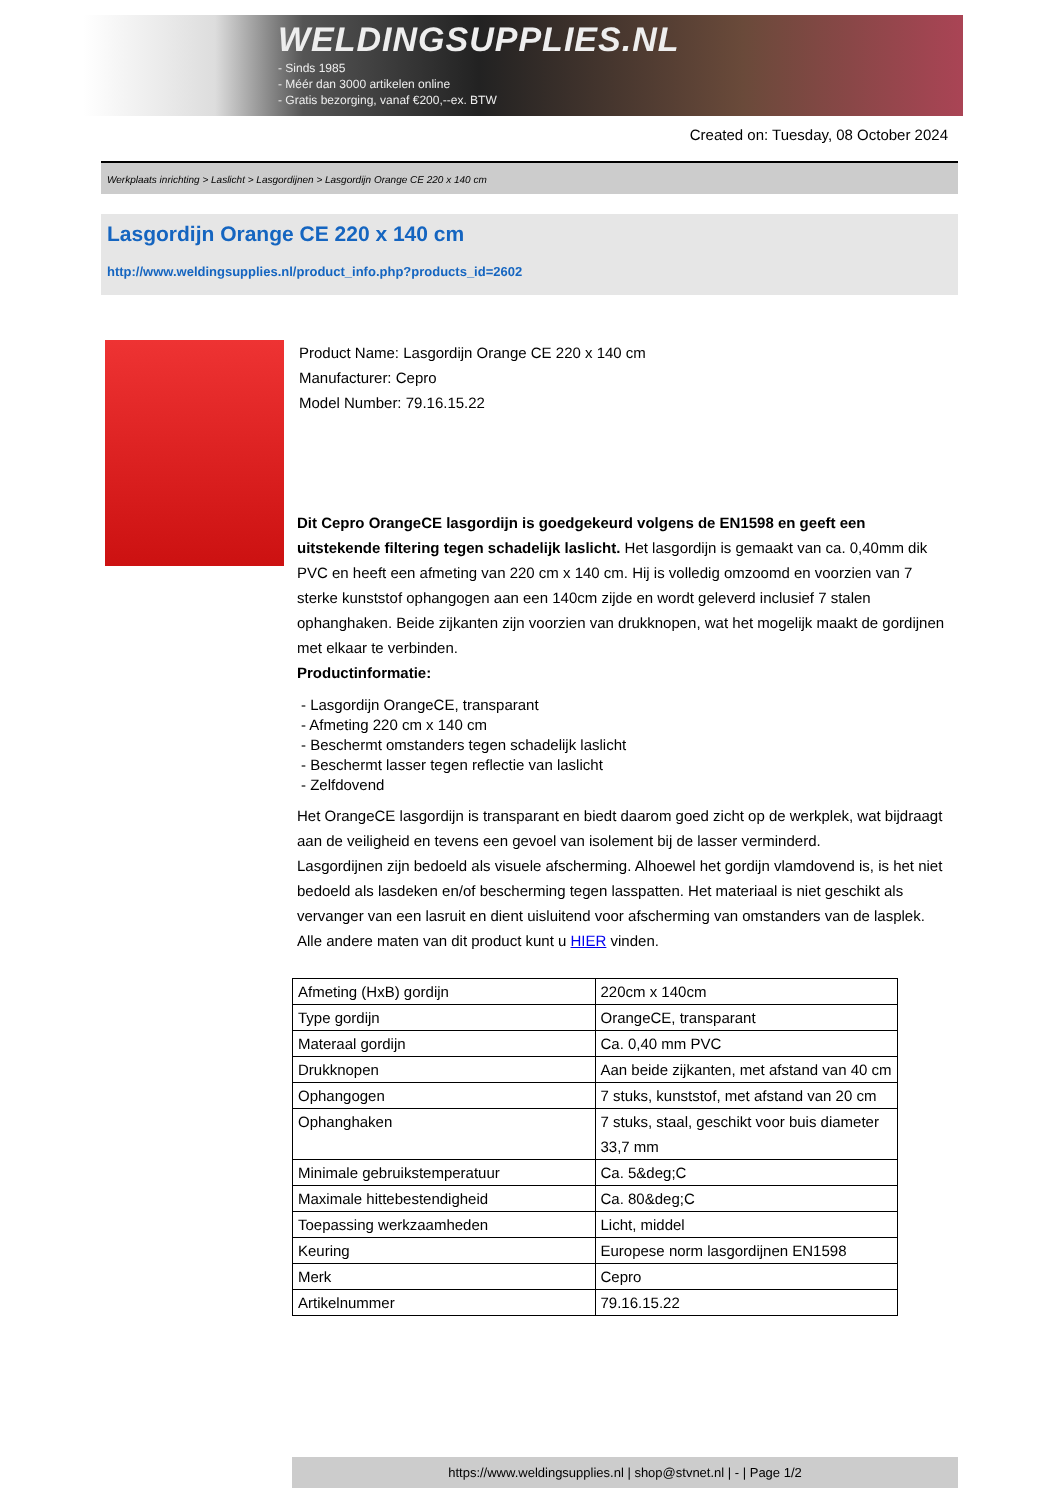WELDINGSUPPLIES.NL
- Sinds 1985
- Méér dan 3000 artikelen online
- Gratis bezorging, vanaf €200,--ex. BTW
Created on: Tuesday, 08 October 2024
Werkplaats inrichting > Laslicht > Lasgordijnen > Lasgordijn Orange CE 220 x 140 cm
Lasgordijn Orange CE 220 x 140 cm
http://www.weldingsupplies.nl/product_info.php?products_id=2602
Product Name: Lasgordijn Orange CE 220 x 140 cm
Manufacturer: Cepro
Model Number: 79.16.15.22
Dit Cepro OrangeCE lasgordijn is goedgekeurd volgens de EN1598 en geeft een uitstekende filtering tegen schadelijk laslicht. Het lasgordijn is gemaakt van ca. 0,40mm dik PVC en heeft een afmeting van 220 cm x 140 cm. Hij is volledig omzoomd en voorzien van 7 sterke kunststof ophangogen aan een 140cm zijde en wordt geleverd inclusief 7 stalen ophanghaken. Beide zijkanten zijn voorzien van drukknopen, wat het mogelijk maakt de gordijnen met elkaar te verbinden.
Productinformatie:
- Lasgordijn OrangeCE, transparant
- Afmeting 220 cm x 140 cm
- Beschermt omstanders tegen schadelijk laslicht
- Beschermt lasser tegen reflectie van laslicht
- Zelfdovend
Het OrangeCE lasgordijn is transparant en biedt daarom goed zicht op de werkplek, wat bijdraagt aan de veiligheid en tevens een gevoel van isolement bij de lasser verminderd.
Lasgordijnen zijn bedoeld als visuele afscherming. Alhoewel het gordijn vlamdovend is, is het niet bedoeld als lasdeken en/of bescherming tegen lasspatten. Het materiaal is niet geschikt als vervanger van een lasruit en dient uisluitend voor afscherming van omstanders van de lasplek.
Alle andere maten van dit product kunt u HIER vinden.
| Afmeting (HxB) gordijn | 220cm x 140cm |
| Type gordijn | OrangeCE, transparant |
| Materaal gordijn | Ca. 0,40 mm PVC |
| Drukknopen | Aan beide zijkanten, met afstand van 40 cm |
| Ophangogen | 7 stuks, kunststof, met afstand van 20 cm |
| Ophanghaken | 7 stuks, staal, geschikt voor buis diameter 33,7 mm |
| Minimale gebruikstemperatuur | Ca. 5&deg;C |
| Maximale hittebestendigheid | Ca. 80&deg;C |
| Toepassing werkzaamheden | Licht, middel |
| Keuring | Europese norm lasgordijnen EN1598 |
| Merk | Cepro |
| Artikelnummer | 79.16.15.22 |
https://www.weldingsupplies.nl | shop@stvnet.nl | - | Page 1/2